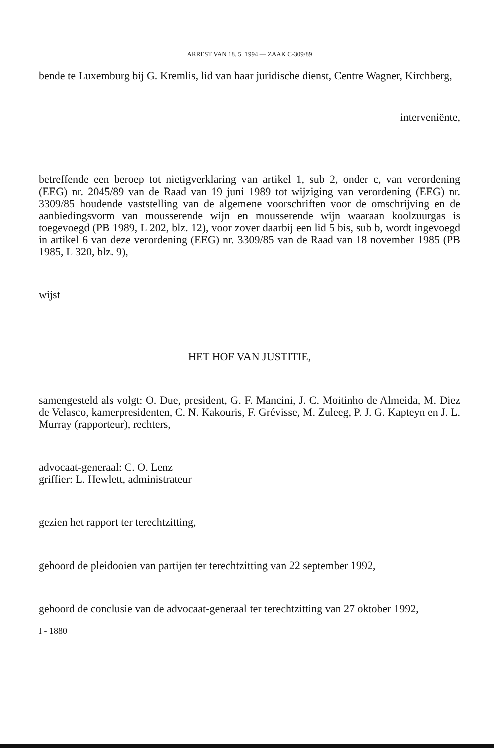ARREST VAN 18. 5. 1994 — ZAAK C-309/89
bende te Luxemburg bij G. Kremlis, lid van haar juridische dienst, Centre Wagner, Kirchberg,
interveniënte,
betreffende een beroep tot nietigverklaring van artikel 1, sub 2, onder c, van verordening (EEG) nr. 2045/89 van de Raad van 19 juni 1989 tot wijziging van verordening (EEG) nr. 3309/85 houdende vaststelling van de algemene voorschriften voor de omschrijving en de aanbiedingsvorm van mousserende wijn en mousserende wijn waaraan koolzuurgas is toegevoegd (PB 1989, L 202, blz. 12), voor zover daarbij een lid 5 bis, sub b, wordt ingevoegd in artikel 6 van deze verordening (EEG) nr. 3309/85 van de Raad van 18 november 1985 (PB 1985, L 320, blz. 9),
wijst
HET HOF VAN JUSTITIE,
samengesteld als volgt: O. Due, president, G. F. Mancini, J. C. Moitinho de Almeida, M. Diez de Velasco, kamerpresidenten, C. N. Kakouris, F. Grévisse, M. Zuleeg, P. J. G. Kapteyn en J. L. Murray (rapporteur), rechters,
advocaat-generaal: C. O. Lenz
griffier: L. Hewlett, administrateur
gezien het rapport ter terechtzitting,
gehoord de pleidooien van partijen ter terechtzitting van 22 september 1992,
gehoord de conclusie van de advocaat-generaal ter terechtzitting van 27 oktober 1992,
I - 1880